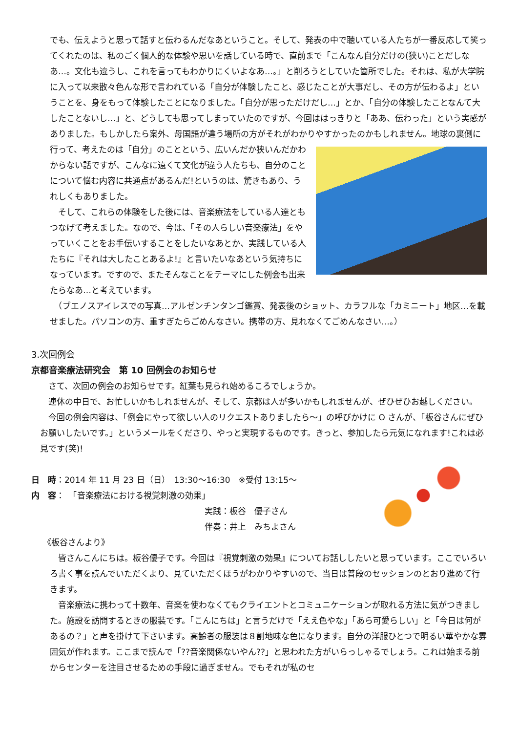でも、伝えようと思って話すと伝わるんだなあということ。そして、発表の中で聴いている人たちが一番反応して笑ってくれたのは、私のごく個人的な体験や思いを話している時で、直前まで「こんなん自分だけの(狭い)ことだしなあ…。文化も違うし、これを言ってもわかりにくいよなあ…。」と削ろうとしていた箇所でした。それは、私が大学院に入って以来散々色んな形で言われている「自分が体験したこと、感じたことが大事だし、その方が伝わるよ」ということを、身をもって体験したことになりました。「自分が思っただけだし…」とか、「自分の体験したことなんて大したことないし…」と、どうしても思ってしまっていたのですが、今回ははっきりと「ああ、伝わった」という実感がありました。もしかしたら案外、母国語が違う場所の方がそれがわかりやすかったのかもしれません。地球の裏側に行って、考えたのは「自分」のことという、 広いんだか狭いんだかわからない話ですが、こんなに遠くて文化が違う人たちも、自分のことについて悩む内容に共通点があるんだ!というのは、驚きもあり、うれしくもありました。
　そして、これらの体験をした後には、音楽療法をしている人達ともつなげて考えました。なので、今は、「その人らしい音楽療法」をやっていくことをお手伝いすることをしたいなあとか、実践している人たちに『それは大したことあるよ!』と言いたいなあという気持ちになっています。ですので、またそんなことをテーマにした例会も出来たらなあ…と考えています。
　（ブエノスアイレスでの写真…アルゼンチンタンゴ鑑賞、発表後のショット、カラフルな「カミニート」地区…を載せました。パソコンの方、重すぎたらごめんなさい。携帯の方、見れなくてごめんなさい…。）
3.次回例会
京都音楽療法研究会　第 10 回例会のお知らせ
　さて、次回の例会のお知らせです。紅葉も見られ始めるころでしょうか。
　連休の中日で、お忙しいかもしれませんが、そして、京都は人が多いかもしれませんが、ぜひぜひお越しください。
　今回の例会内容は、「例会にやって欲しい人のリクエストありましたら～」の呼びかけに O さんが、「板谷さんにぜひお願いしたいです。」というメールをくださり、やっと実現するものです。きっと、参加したら元気になれます!これは必見です(笑)!
日　時：2014 年 11 月 23 日（日）　13:30～16:30　※受付 13:15～
内　容：　「音楽療法における視覚刺激の効果」
実践：板谷　優子さん
伴奏：井上　みちよさん
《板谷さんより》
　皆さんこんにちは。板谷優子です。今回は『視覚刺激の効果』についてお話ししたいと思っています。ここでいろいろ書く事を読んでいただくより、見ていただくほうがわかりやすいので、当日は普段のセッションのとおり進めて行きます。
　音楽療法に携わって十数年、音楽を使わなくてもクライエントとコミュニケーションが取れる方法に気がつきました。施設を訪問するときの服装です。「こんにちは」と言うだけで「ええ色やな」「あら可愛らしい」と「今日は何があるの？」と声を掛けて下さいます。高齢者の服装は８割地味な色になります。自分の洋服ひとつで明るい華やかな雰囲気が作れます。ここまで読んで「??音楽関係ないやん??」と思われた方がいらっしゃるでしょう。これは始まる前からセンターを注目させるための手段に過ぎません。でもそれが私のセ